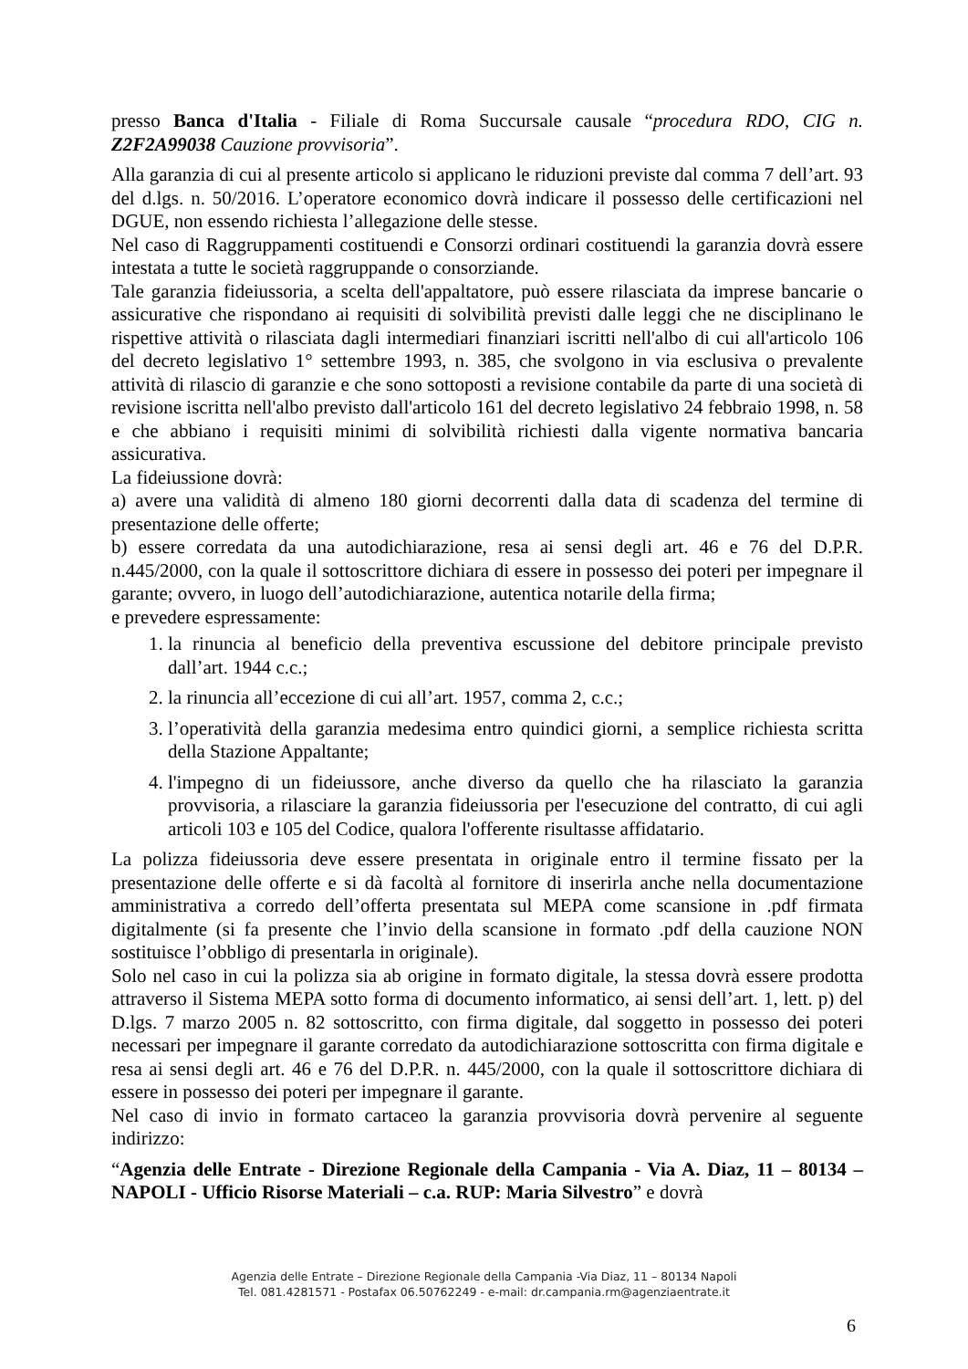presso Banca d'Italia - Filiale di Roma Succursale causale “procedura RDO, CIG n. Z2F2A99038 Cauzione provvisoria”.
Alla garanzia di cui al presente articolo si applicano le riduzioni previste dal comma 7 dell’art. 93 del d.lgs. n. 50/2016. L’operatore economico dovrà indicare il possesso delle certificazioni nel DGUE, non essendo richiesta l’allegazione delle stesse.
Nel caso di Raggruppamenti costituendi e Consorzi ordinari costituendi la garanzia dovrà essere intestata a tutte le società raggruppande o consorziande.
Tale garanzia fideiussoria, a scelta dell'appaltatore, può essere rilasciata da imprese bancarie o assicurative che rispondano ai requisiti di solvibilità previsti dalle leggi che ne disciplinano le rispettive attività o rilasciata dagli intermediari finanziari iscritti nell'albo di cui all'articolo 106 del decreto legislativo 1° settembre 1993, n. 385, che svolgono in via esclusiva o prevalente attività di rilascio di garanzie e che sono sottoposti a revisione contabile da parte di una società di revisione iscritta nell'albo previsto dall'articolo 161 del decreto legislativo 24 febbraio 1998, n. 58 e che abbiano i requisiti minimi di solvibilità richiesti dalla vigente normativa bancaria assicurativa.
La fideiussione dovrà:
a) avere una validità di almeno 180 giorni decorrenti dalla data di scadenza del termine di presentazione delle offerte;
b) essere corredata da una autodichiarazione, resa ai sensi degli art. 46 e 76 del D.P.R. n.445/2000, con la quale il sottoscrittore dichiara di essere in possesso dei poteri per impegnare il garante; ovvero, in luogo dell’autodichiarazione, autentica notarile della firma;
e prevedere espressamente:
1. la rinuncia al beneficio della preventiva escussione del debitore principale previsto dall’art. 1944 c.c.;
2. la rinuncia all’eccezione di cui all’art. 1957, comma 2, c.c.;
3. l’operatività della garanzia medesima entro quindici giorni, a semplice richiesta scritta della Stazione Appaltante;
4. l'impegno di un fideiussore, anche diverso da quello che ha rilasciato la garanzia provvisoria, a rilasciare la garanzia fideiussoria per l'esecuzione del contratto, di cui agli articoli 103 e 105 del Codice, qualora l'offerente risultasse affidatario.
La polizza fideiussoria deve essere presentata in originale entro il termine fissato per la presentazione delle offerte e si dà facoltà al fornitore di inserirla anche nella documentazione amministrativa a corredo dell’offerta presentata sul MEPA come scansione in .pdf firmata digitalmente (si fa presente che l’invio della scansione in formato .pdf della cauzione NON sostituisce l’obbligo di presentarla in originale).
Solo nel caso in cui la polizza sia ab origine in formato digitale, la stessa dovrà essere prodotta attraverso il Sistema MEPA sotto forma di documento informatico, ai sensi dell’art. 1, lett. p) del D.lgs. 7 marzo 2005 n. 82 sottoscritto, con firma digitale, dal soggetto in possesso dei poteri necessari per impegnare il garante corredato da autodichiarazione sottoscritta con firma digitale e resa ai sensi degli art. 46 e 76 del D.P.R. n. 445/2000, con la quale il sottoscrittore dichiara di essere in possesso dei poteri per impegnare il garante.
Nel caso di invio in formato cartaceo la garanzia provvisoria dovrà pervenire al seguente indirizzo:
“Agenzia delle Entrate - Direzione Regionale della Campania - Via A. Diaz, 11 – 80134 – NAPOLI - Ufficio Risorse Materiali – c.a. RUP: Maria Silvestro” e dovrà
Agenzia delle Entrate – Direzione Regionale della Campania -Via Diaz, 11 – 80134 Napoli
Tel. 081.4281571 - Postafax 06.50762249 - e-mail: dr.campania.rm@agenziaentrate.it
6